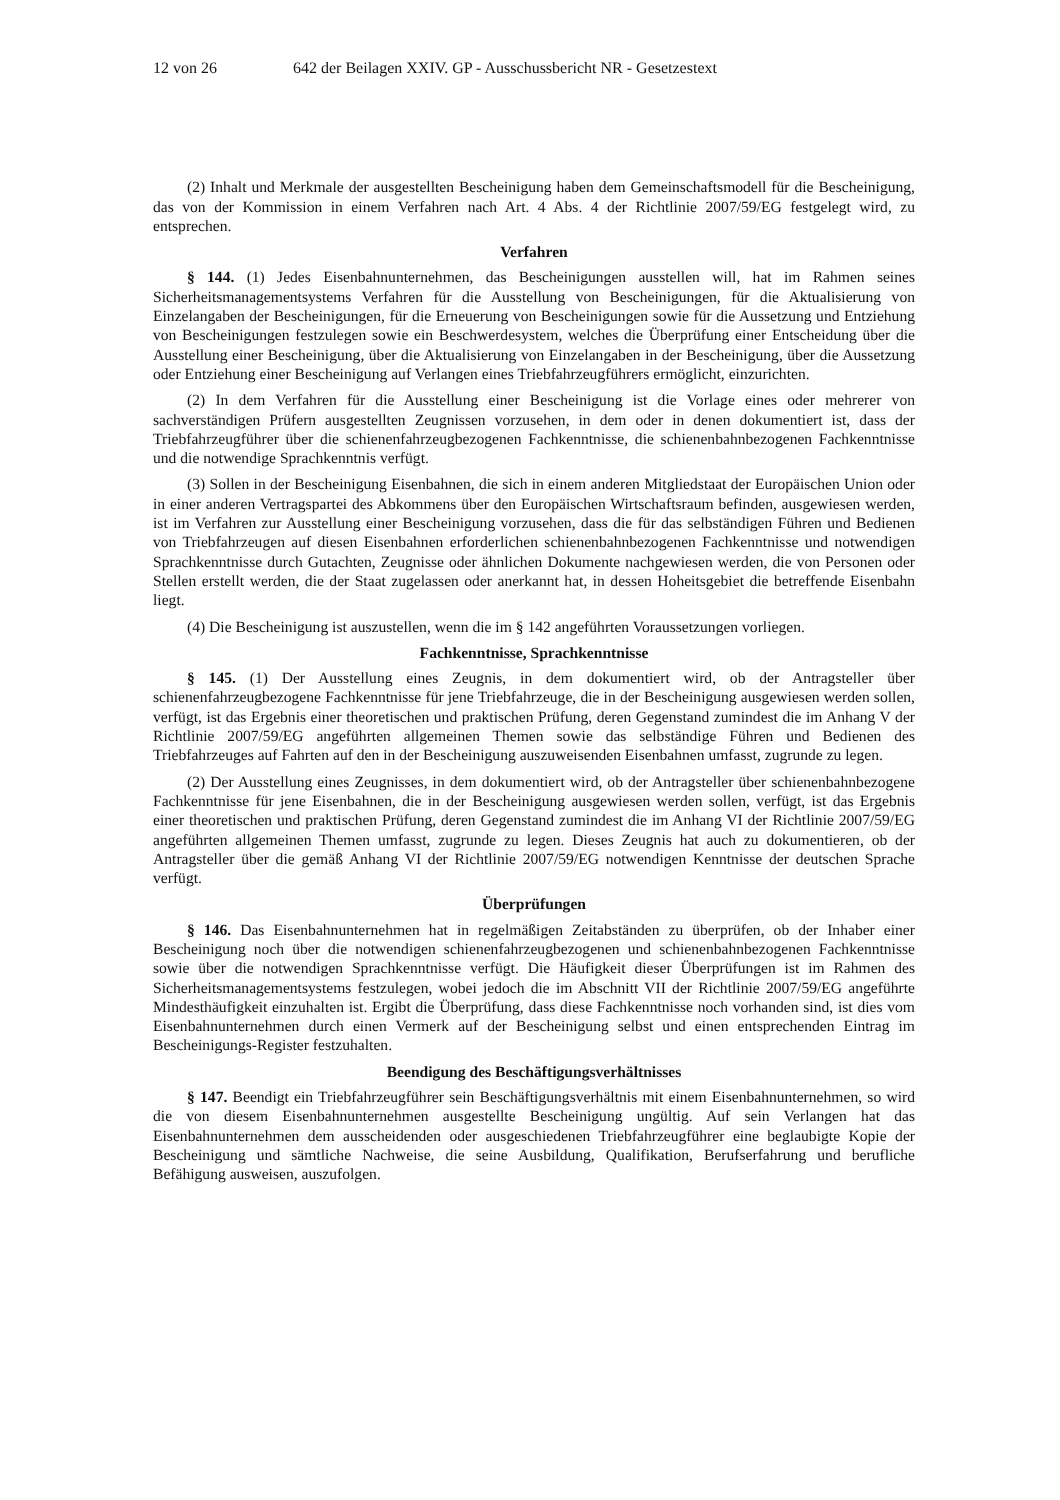12 von 26 642 der Beilagen XXIV. GP - Ausschussbericht NR - Gesetzestext
(2) Inhalt und Merkmale der ausgestellten Bescheinigung haben dem Gemeinschaftsmodell für die Bescheinigung, das von der Kommission in einem Verfahren nach Art. 4 Abs. 4 der Richtlinie 2007/59/EG festgelegt wird, zu entsprechen.
Verfahren
§ 144. (1) Jedes Eisenbahnunternehmen, das Bescheinigungen ausstellen will, hat im Rahmen seines Sicherheitsmanagementsystems Verfahren für die Ausstellung von Bescheinigungen, für die Aktualisierung von Einzelangaben der Bescheinigungen, für die Erneuerung von Bescheinigungen sowie für die Aussetzung und Entziehung von Bescheinigungen festzulegen sowie ein Beschwerdesystem, welches die Überprüfung einer Entscheidung über die Ausstellung einer Bescheinigung, über die Aktualisierung von Einzelangaben in der Bescheinigung, über die Aussetzung oder Entziehung einer Bescheinigung auf Verlangen eines Triebfahrzeugführers ermöglicht, einzurichten.
(2) In dem Verfahren für die Ausstellung einer Bescheinigung ist die Vorlage eines oder mehrerer von sachverständigen Prüfern ausgestellten Zeugnissen vorzusehen, in dem oder in denen dokumentiert ist, dass der Triebfahrzeugführer über die schienenfahrzeugbezogenen Fachkenntnisse, die schienenbahnbezogenen Fachkenntnisse und die notwendige Sprachkenntnis verfügt.
(3) Sollen in der Bescheinigung Eisenbahnen, die sich in einem anderen Mitgliedstaat der Europäischen Union oder in einer anderen Vertragspartei des Abkommens über den Europäischen Wirtschaftsraum befinden, ausgewiesen werden, ist im Verfahren zur Ausstellung einer Bescheinigung vorzusehen, dass die für das selbständigen Führen und Bedienen von Triebfahrzeugen auf diesen Eisenbahnen erforderlichen schienenbahnbezogenen Fachkenntnisse und notwendigen Sprachkenntnisse durch Gutachten, Zeugnisse oder ähnlichen Dokumente nachgewiesen werden, die von Personen oder Stellen erstellt werden, die der Staat zugelassen oder anerkannt hat, in dessen Hoheitsgebiet die betreffende Eisenbahn liegt.
(4) Die Bescheinigung ist auszustellen, wenn die im § 142 angeführten Voraussetzungen vorliegen.
Fachkenntnisse, Sprachkenntnisse
§ 145. (1) Der Ausstellung eines Zeugnis, in dem dokumentiert wird, ob der Antragsteller über schienenfahrzeugbezogene Fachkenntnisse für jene Triebfahrzeuge, die in der Bescheinigung ausgewiesen werden sollen, verfügt, ist das Ergebnis einer theoretischen und praktischen Prüfung, deren Gegenstand zumindest die im Anhang V der Richtlinie 2007/59/EG angeführten allgemeinen Themen sowie das selbständige Führen und Bedienen des Triebfahrzeuges auf Fahrten auf den in der Bescheinigung auszuweisenden Eisenbahnen umfasst, zugrunde zu legen.
(2) Der Ausstellung eines Zeugnisses, in dem dokumentiert wird, ob der Antragsteller über schienenbahnbezogene Fachkenntnisse für jene Eisenbahnen, die in der Bescheinigung ausgewiesen werden sollen, verfügt, ist das Ergebnis einer theoretischen und praktischen Prüfung, deren Gegenstand zumindest die im Anhang VI der Richtlinie 2007/59/EG angeführten allgemeinen Themen umfasst, zugrunde zu legen. Dieses Zeugnis hat auch zu dokumentieren, ob der Antragsteller über die gemäß Anhang VI der Richtlinie 2007/59/EG notwendigen Kenntnisse der deutschen Sprache verfügt.
Überprüfungen
§ 146. Das Eisenbahnunternehmen hat in regelmäßigen Zeitabständen zu überprüfen, ob der Inhaber einer Bescheinigung noch über die notwendigen schienenfahrzeugbezogenen und schienenbahnbezogenen Fachkenntnisse sowie über die notwendigen Sprachkenntnisse verfügt. Die Häufigkeit dieser Überprüfungen ist im Rahmen des Sicherheitsmanagementsystems festzulegen, wobei jedoch die im Abschnitt VII der Richtlinie 2007/59/EG angeführte Mindesthäufigkeit einzuhalten ist. Ergibt die Überprüfung, dass diese Fachkenntnisse noch vorhanden sind, ist dies vom Eisenbahnunternehmen durch einen Vermerk auf der Bescheinigung selbst und einen entsprechenden Eintrag im Bescheinigungs-Register festzuhalten.
Beendigung des Beschäftigungsverhältnisses
§ 147. Beendigt ein Triebfahrzeugführer sein Beschäftigungsverhältnis mit einem Eisenbahnunternehmen, so wird die von diesem Eisenbahnunternehmen ausgestellte Bescheinigung ungültig. Auf sein Verlangen hat das Eisenbahnunternehmen dem ausscheidenden oder ausgeschiedenen Triebfahrzeugführer eine beglaubigte Kopie der Bescheinigung und sämtliche Nachweise, die seine Ausbildung, Qualifikation, Berufserfahrung und berufliche Befähigung ausweisen, auszufolgen.